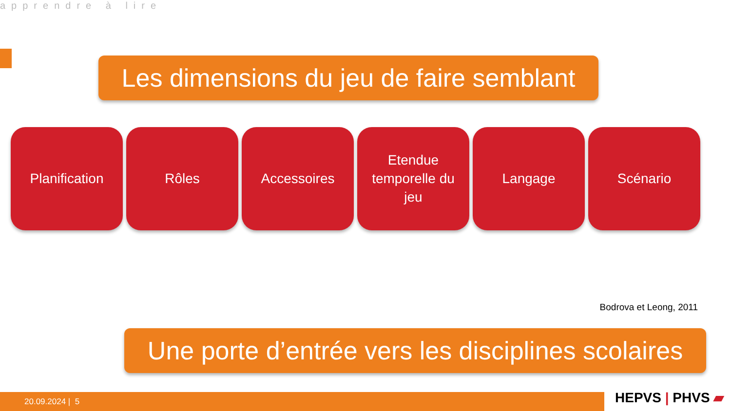apprendre à lire
Les dimensions du jeu de faire semblant
Planification Rôles Accessoires Etendue
temporelle du
jeu
Langage Scénario
Bodrova et Leong, 2011
Une porte d’entrée vers les disciplines scolaires
20.09.2024 | 5 HEPVS | PHVS ▰